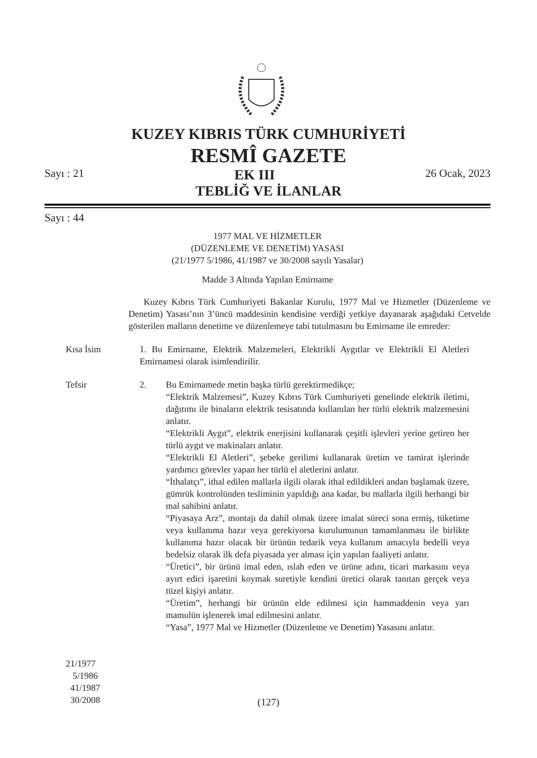KUZEY KIBRIS TÜRK CUMHURİYETİ
RESMÎ GAZETE
Sayı : 21 EK III 26 Ocak, 2023
TEBLİĞ VE İLANLAR
Sayı : 44
1977 MAL VE HİZMETLER
(DÜZENLEME VE DENETİM) YASASI
(21/1977 5/1986, 41/1987 ve 30/2008 sayılı Yasalar)
Madde 3 Altında Yapılan Emirname
Kuzey Kıbrıs Türk Cumhuriyeti Bakanlar Kurulu, 1977 Mal ve Hizmetler (Düzenleme ve Denetim) Yasası’nın 3’üncü maddesinin kendisine verdiği yetkiye dayanarak aşağıdaki Cetvelde gösterilen malların denetime ve düzenlemeye tabi tutulmasını bu Emirname ile emreder:
Kısa İsim 1. Bu Emirname, Elektrik Malzemeleri, Elektrikli Aygıtlar ve Elektrikli El Aletleri Emirnamesi olarak isimlendirilir.
Tefsir
21/1977
5/1986
41/1987
30/2008
2. Bu Emirnamede metin başka türlü gerektirmedikçe;
“Elektrik Malzemesi”, Kuzey Kıbrıs Türk Cumhuriyeti genelinde elektrik iletimi, dağıtımı ile binaların elektrik tesisatında kullanılan her türlü elektrik malzemesini anlatır.
“Elektrikli Aygıt”, elektrik enerjisini kullanarak çeşitli işlevleri yerine getiren her türlü aygıt ve makinaları anlatır.
“Elektrikli El Aletleri”, şebeke gerilimi kullanarak üretim ve tamirat işlerinde yardımcı görevler yapan her türlü el aletlerini anlatır.
“İthalatçı”, ithal edilen mallarla ilgili olarak ithal edildikleri andan başlamak üzere, gümrük kontrolünden tesliminin yapıldığı ana kadar, bu mallarla ilgili herhangi bir mal sahibini anlatır.
“Piyasaya Arz”, montajı da dahil olmak üzere imalat süreci sona ermiş, tüketime veya kullanıma hazır veya gerekiyorsa kurulumunun tamamlanması ile birlikte kullanıma hazır olacak bir ürünün tedarik veya kullanım amacıyla bedelli veya bedelsiz olarak ilk defa piyasada yer alması için yapılan faaliyeti anlatır.
“Üretici”, bir ürünü imal eden, ıslah eden ve ürüne adını, ticari markasını veya ayırt edici işaretini koymak suretiyle kendini üretici olarak tanıtan gerçek veya tüzel kişiyi anlatır.
“Üretim”, herhangi bir ürünün elde edilmesi için hammaddenin veya yarı mamulün işlenerek imal edilmesini anlatır.
“Yasa”, 1977 Mal ve Hizmetler (Düzenleme ve Denetim) Yasasını anlatır.
(127)